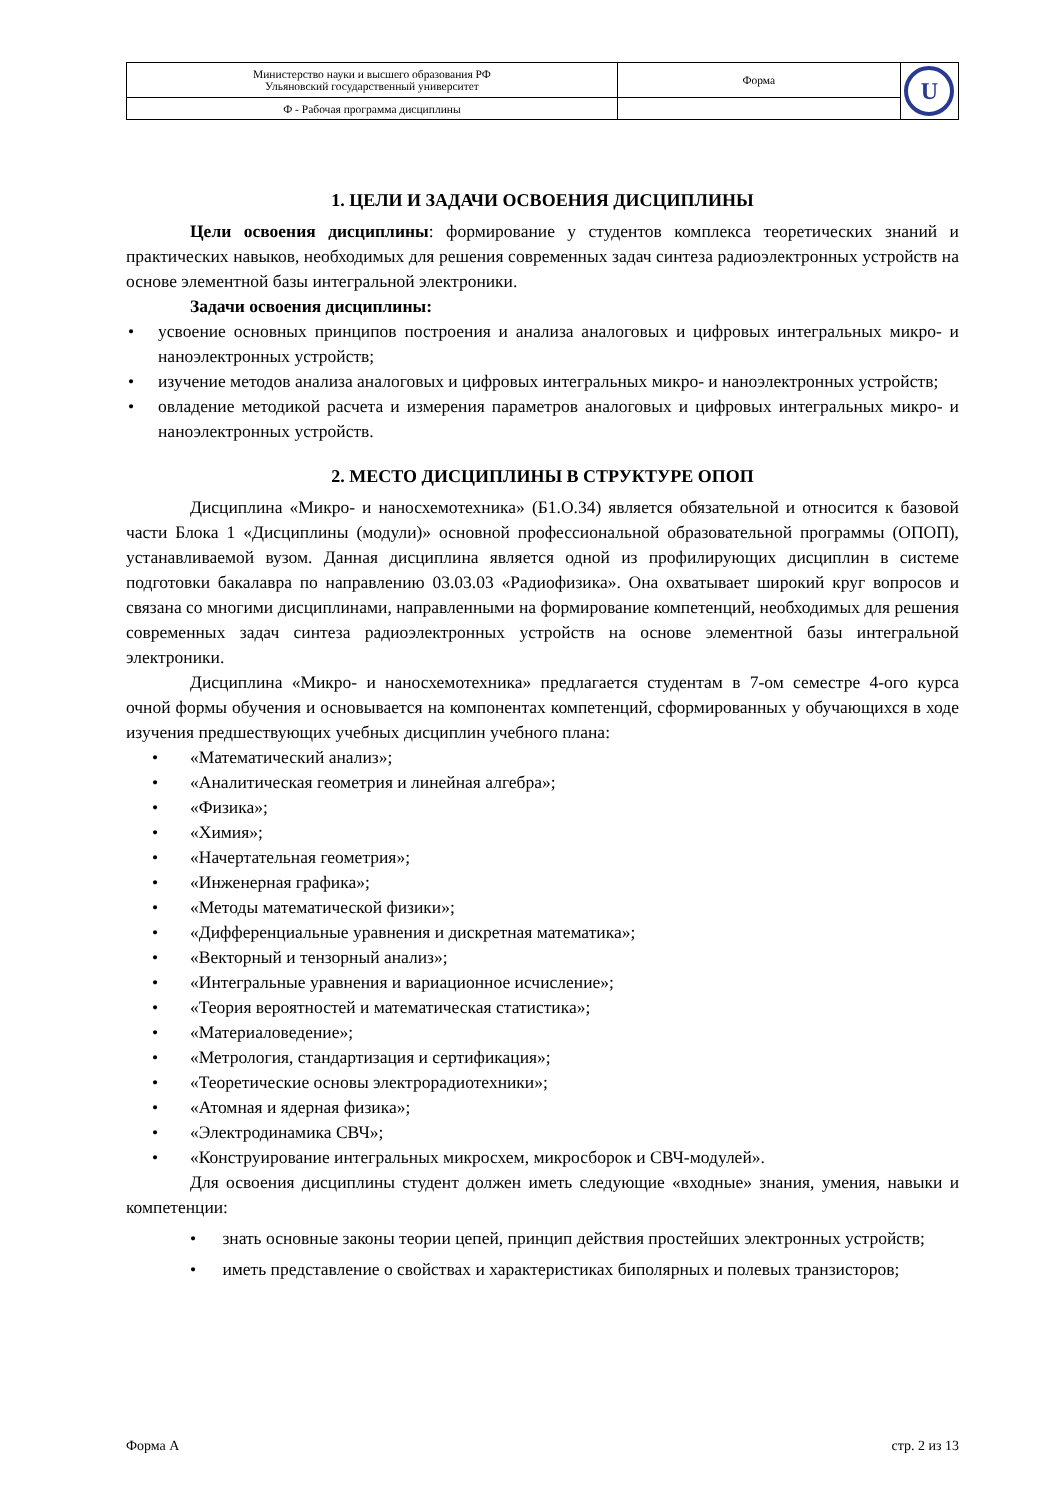| Министерство науки и высшего образования РФ Ульяновский государственный университет | Форма | U |
| Ф - Рабочая программа дисциплины | | |
1. ЦЕЛИ И ЗАДАЧИ ОСВОЕНИЯ ДИСЦИПЛИНЫ
Цели освоения дисциплины: формирование у студентов комплекса теоретических знаний и практических навыков, необходимых для решения современных задач синтеза радиоэлектронных устройств на основе элементной базы интегральной электроники.
Задачи освоения дисциплины:
• усвоение основных принципов построения и анализа аналоговых и цифровых интегральных микро- и наноэлектронных устройств;
• изучение методов анализа аналоговых и цифровых интегральных микро- и наноэлектронных устройств;
• овладение методикой расчета и измерения параметров аналоговых и цифровых интегральных микро- и наноэлектронных устройств.
2. МЕСТО ДИСЦИПЛИНЫ В СТРУКТУРЕ ОПОП
Дисциплина «Микро- и наносхемотехника» (Б1.О.34) является обязательной и относится к базовой части Блока 1 «Дисциплины (модули)» основной профессиональной образовательной программы (ОПОП), устанавливаемой вузом. Данная дисциплина является одной из профилирующих дисциплин в системе подготовки бакалавра по направлению 03.03.03 «Радиофизика». Она охватывает широкий круг вопросов и связана со многими дисциплинами, направленными на формирование компетенций, необходимых для решения современных задач синтеза радиоэлектронных устройств на основе элементной базы интегральной электроники.
Дисциплина «Микро- и наносхемотехника» предлагается студентам в 7-ом семестре 4-ого курса очной формы обучения и основывается на компонентах компетенций, сформированных у обучающихся в ходе изучения предшествующих учебных дисциплин учебного плана:
• «Математический анализ»;
• «Аналитическая геометрия и линейная алгебра»;
• «Физика»;
• «Химия»;
• «Начертательная геометрия»;
• «Инженерная графика»;
• «Методы математической физики»;
• «Дифференциальные уравнения и дискретная математика»;
• «Векторный и тензорный анализ»;
• «Интегральные уравнения и вариационное исчисление»;
• «Теория вероятностей и математическая статистика»;
• «Материаловедение»;
• «Метрология, стандартизация и сертификация»;
• «Теоретические основы электрорадиотехники»;
• «Атомная и ядерная физика»;
• «Электродинамика СВЧ»;
• «Конструирование интегральных микросхем, микросборок и СВЧ-модулей».
Для освоения дисциплины студент должен иметь следующие «входные» знания, умения, навыки и компетенции:
• знать основные законы теории цепей, принцип действия простейших электронных устройств;
• иметь представление о свойствах и характеристиках биполярных и полевых транзисторов;
Форма А стр. 2 из 13